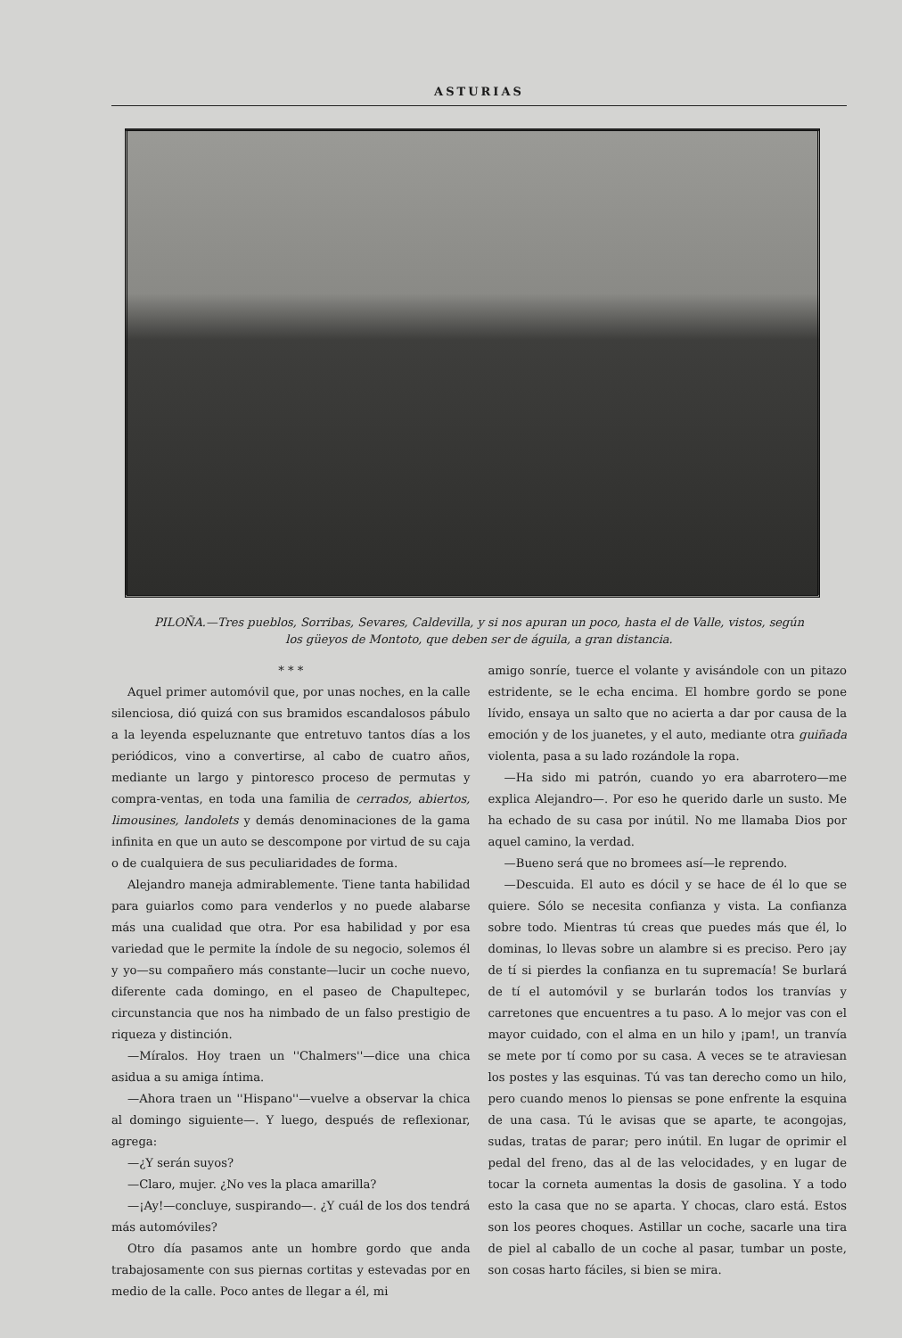ASTURIAS
PILOÑA.—Tres pueblos, Sorribas, Sevares, Caldevilla, y si nos apuran un poco, hasta el de Valle, vistos, según
los güeyos de Montoto, que deben ser de águila, a gran distancia.
* * *
Aquel primer automóvil que, por unas noches, en la calle silenciosa, dió quizá con sus bramidos escandalosos pábulo a la leyenda espeluznante que entretuvo tantos días a los periódicos, vino a convertirse, al cabo de cuatro años, mediante un largo y pintoresco proceso de permutas y compra-ventas, en toda una familia de cerrados, abiertos, limousines, landolets y demás denominaciones de la gama infinita en que un auto se descompone por virtud de su caja o de cualquiera de sus peculiaridades de forma.
Alejandro maneja admirablemente. Tiene tanta habilidad para guiarlos como para venderlos y no puede alabarse más una cualidad que otra. Por esa habilidad y por esa variedad que le permite la índole de su negocio, solemos él y yo—su compañero más constante—lucir un coche nuevo, diferente cada domingo, en el paseo de Chapultepec, circunstancia que nos ha nimbado de un falso prestigio de riqueza y distinción.
—Míralos. Hoy traen un ''Chalmers''—dice una chica asidua a su amiga íntima.
—Ahora traen un ''Hispano''—vuelve a observar la chica al domingo siguiente—. Y luego, después de reflexionar, agrega:
—¿Y serán suyos?
—Claro, mujer. ¿No ves la placa amarilla?
—¡Ay!—concluye, suspirando—. ¿Y cuál de los dos tendrá más automóviles?
Otro día pasamos ante un hombre gordo que anda trabajosamente con sus piernas cortitas y estevadas por en medio de la calle. Poco antes de llegar a él, mi
amigo sonríe, tuerce el volante y avisándole con un pitazo estridente, se le echa encima. El hombre gordo se pone lívido, ensaya un salto que no acierta a dar por causa de la emoción y de los juanetes, y el auto, mediante otra guiñada violenta, pasa a su lado rozándole la ropa.
—Ha sido mi patrón, cuando yo era abarrotero—me explica Alejandro—. Por eso he querido darle un susto. Me ha echado de su casa por inútil. No me llamaba Dios por aquel camino, la verdad.
—Bueno será que no bromees así—le reprendo.
—Descuida. El auto es dócil y se hace de él lo que se quiere. Sólo se necesita confianza y vista. La confianza sobre todo. Mientras tú creas que puedes más que él, lo dominas, lo llevas sobre un alambre si es preciso. Pero ¡ay de tí si pierdes la confianza en tu supremacía! Se burlará de tí el automóvil y se burlarán todos los tranvías y carretones que encuentres a tu paso. A lo mejor vas con el mayor cuidado, con el alma en un hilo y ¡pam!, un tranvía se mete por tí como por su casa. A veces se te atraviesan los postes y las esquinas. Tú vas tan derecho como un hilo, pero cuando menos lo piensas se pone enfrente la esquina de una casa. Tú le avisas que se aparte, te acongojas, sudas, tratas de parar; pero inútil. En lugar de oprimir el pedal del freno, das al de las velocidades, y en lugar de tocar la corneta aumentas la dosis de gasolina. Y a todo esto la casa que no se aparta. Y chocas, claro está. Estos son los peores choques. Astillar un coche, sacarle una tira de piel al caballo de un coche al pasar, tumbar un poste, son cosas harto fáciles, si bien se mira.